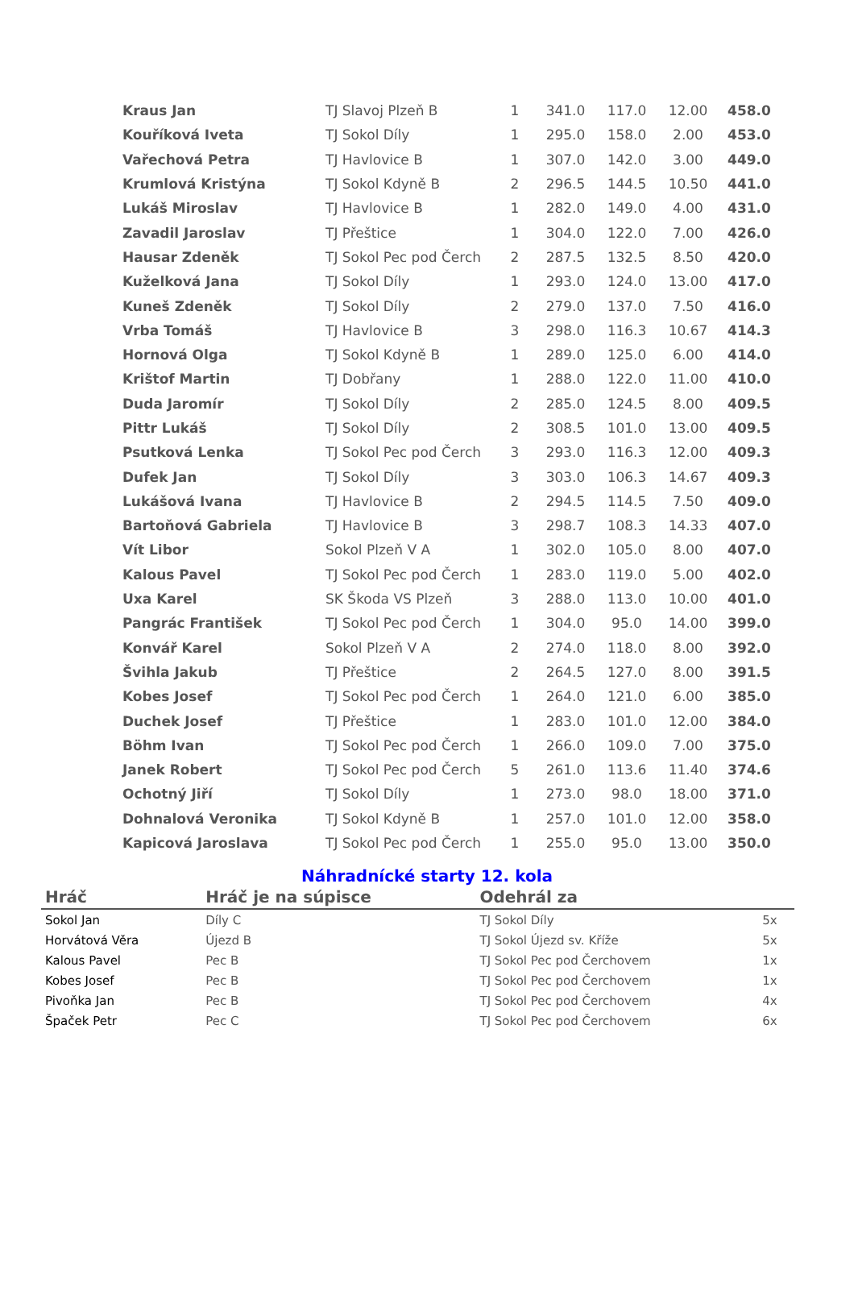| Kraus Jan | TJ Slavoj Plzeň B | 1 | 341.0 | 117.0 | 12.00 | 458.0 |
| Kouříková Iveta | TJ Sokol Díly | 1 | 295.0 | 158.0 | 2.00 | 453.0 |
| Vařechová Petra | TJ Havlovice B | 1 | 307.0 | 142.0 | 3.00 | 449.0 |
| Krumlová Kristýna | TJ Sokol Kdyně B | 2 | 296.5 | 144.5 | 10.50 | 441.0 |
| Lukáš Miroslav | TJ Havlovice B | 1 | 282.0 | 149.0 | 4.00 | 431.0 |
| Zavadil Jaroslav | TJ Přeštice | 1 | 304.0 | 122.0 | 7.00 | 426.0 |
| Hausar Zdeněk | TJ Sokol Pec pod Čerch | 2 | 287.5 | 132.5 | 8.50 | 420.0 |
| Kuželková Jana | TJ Sokol Díly | 1 | 293.0 | 124.0 | 13.00 | 417.0 |
| Kuneš Zdeněk | TJ Sokol Díly | 2 | 279.0 | 137.0 | 7.50 | 416.0 |
| Vrba Tomáš | TJ Havlovice B | 3 | 298.0 | 116.3 | 10.67 | 414.3 |
| Hornová Olga | TJ Sokol Kdyně B | 1 | 289.0 | 125.0 | 6.00 | 414.0 |
| Krištof Martin | TJ Dobřany | 1 | 288.0 | 122.0 | 11.00 | 410.0 |
| Duda Jaromír | TJ Sokol Díly | 2 | 285.0 | 124.5 | 8.00 | 409.5 |
| Pittr Lukáš | TJ Sokol Díly | 2 | 308.5 | 101.0 | 13.00 | 409.5 |
| Psutková Lenka | TJ Sokol Pec pod Čerch | 3 | 293.0 | 116.3 | 12.00 | 409.3 |
| Dufek Jan | TJ Sokol Díly | 3 | 303.0 | 106.3 | 14.67 | 409.3 |
| Lukášová Ivana | TJ Havlovice B | 2 | 294.5 | 114.5 | 7.50 | 409.0 |
| Bartoňová Gabriela | TJ Havlovice B | 3 | 298.7 | 108.3 | 14.33 | 407.0 |
| Vít Libor | Sokol Plzeň V A | 1 | 302.0 | 105.0 | 8.00 | 407.0 |
| Kalous Pavel | TJ Sokol Pec pod Čerch | 1 | 283.0 | 119.0 | 5.00 | 402.0 |
| Uxa Karel | SK Škoda VS Plzeň | 3 | 288.0 | 113.0 | 10.00 | 401.0 |
| Pangrác František | TJ Sokol Pec pod Čerch | 1 | 304.0 | 95.0 | 14.00 | 399.0 |
| Konvář Karel | Sokol Plzeň V A | 2 | 274.0 | 118.0 | 8.00 | 392.0 |
| Švihla Jakub | TJ Přeštice | 2 | 264.5 | 127.0 | 8.00 | 391.5 |
| Kobes Josef | TJ Sokol Pec pod Čerch | 1 | 264.0 | 121.0 | 6.00 | 385.0 |
| Duchek Josef | TJ Přeštice | 1 | 283.0 | 101.0 | 12.00 | 384.0 |
| Böhm Ivan | TJ Sokol Pec pod Čerch | 1 | 266.0 | 109.0 | 7.00 | 375.0 |
| Janek Robert | TJ Sokol Pec pod Čerch | 5 | 261.0 | 113.6 | 11.40 | 374.6 |
| Ochotný Jiří | TJ Sokol Díly | 1 | 273.0 | 98.0 | 18.00 | 371.0 |
| Dohnalová Veronika | TJ Sokol Kdyně B | 1 | 257.0 | 101.0 | 12.00 | 358.0 |
| Kapicová Jaroslava | TJ Sokol Pec pod Čerch | 1 | 255.0 | 95.0 | 13.00 | 350.0 |
Náhradnícké starty 12. kola
| Hráč | Hráč je na súpisce | Odehrál za | |
| --- | --- | --- | --- |
| Sokol Jan | Díly C | TJ Sokol Díly | 5x |
| Horvátová Věra | Újezd B | TJ Sokol Újezd sv. Kříže | 5x |
| Kalous Pavel | Pec B | TJ Sokol Pec pod Čerchovem | 1x |
| Kobes Josef | Pec B | TJ Sokol Pec pod Čerchovem | 1x |
| Pivoňka Jan | Pec B | TJ Sokol Pec pod Čerchovem | 4x |
| Špaček Petr | Pec C | TJ Sokol Pec pod Čerchovem | 6x |